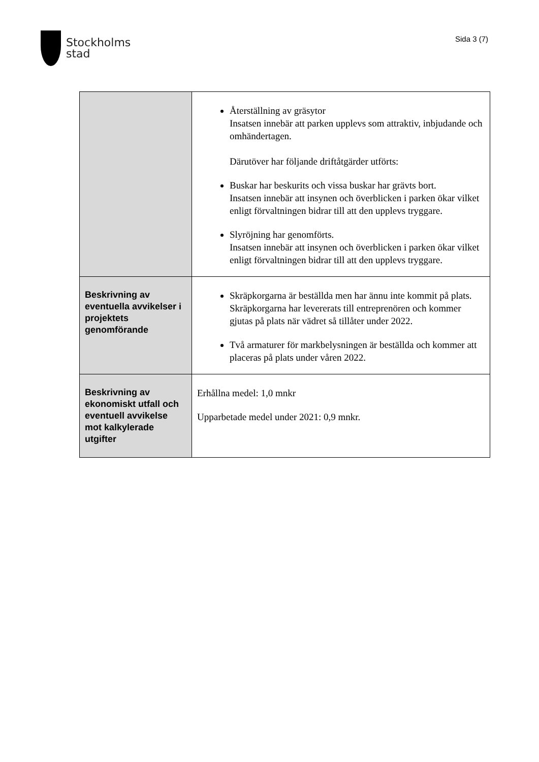Stockholms
stad
Sida 3 (7)
| | Återställning av gräsytor Insatsen innebär att parken upplevs som attraktiv, inbjudande och omhändertagen. Därutöver har följande driftåtgärder utförts: Buskar har beskurits och vissa buskar har grävts bort. Insatsen innebär att insynen och överblicken i parken ökar vilket enligt förvaltningen bidrar till att den upplevs tryggare. Slyröjning har genomförts. Insatsen innebär att insynen och överblicken i parken ökar vilket enligt förvaltningen bidrar till att den upplevs tryggare. |
| Beskrivning av eventuella avvikelser i projektets genomförande | Skräpkorgarna är beställda men har ännu inte kommit på plats. Skräpkorgarna har levererats till entreprenören och kommer gjutas på plats när vädret så tillåter under 2022. Två armaturer för markbelysningen är beställda och kommer att placeras på plats under våren 2022. |
| Beskrivning av ekonomiskt utfall och eventuell avvikelse mot kalkylerade utgifter | Erhållna medel: 1,0 mnkr Upparbetade medel under 2021: 0,9 mnkr. |